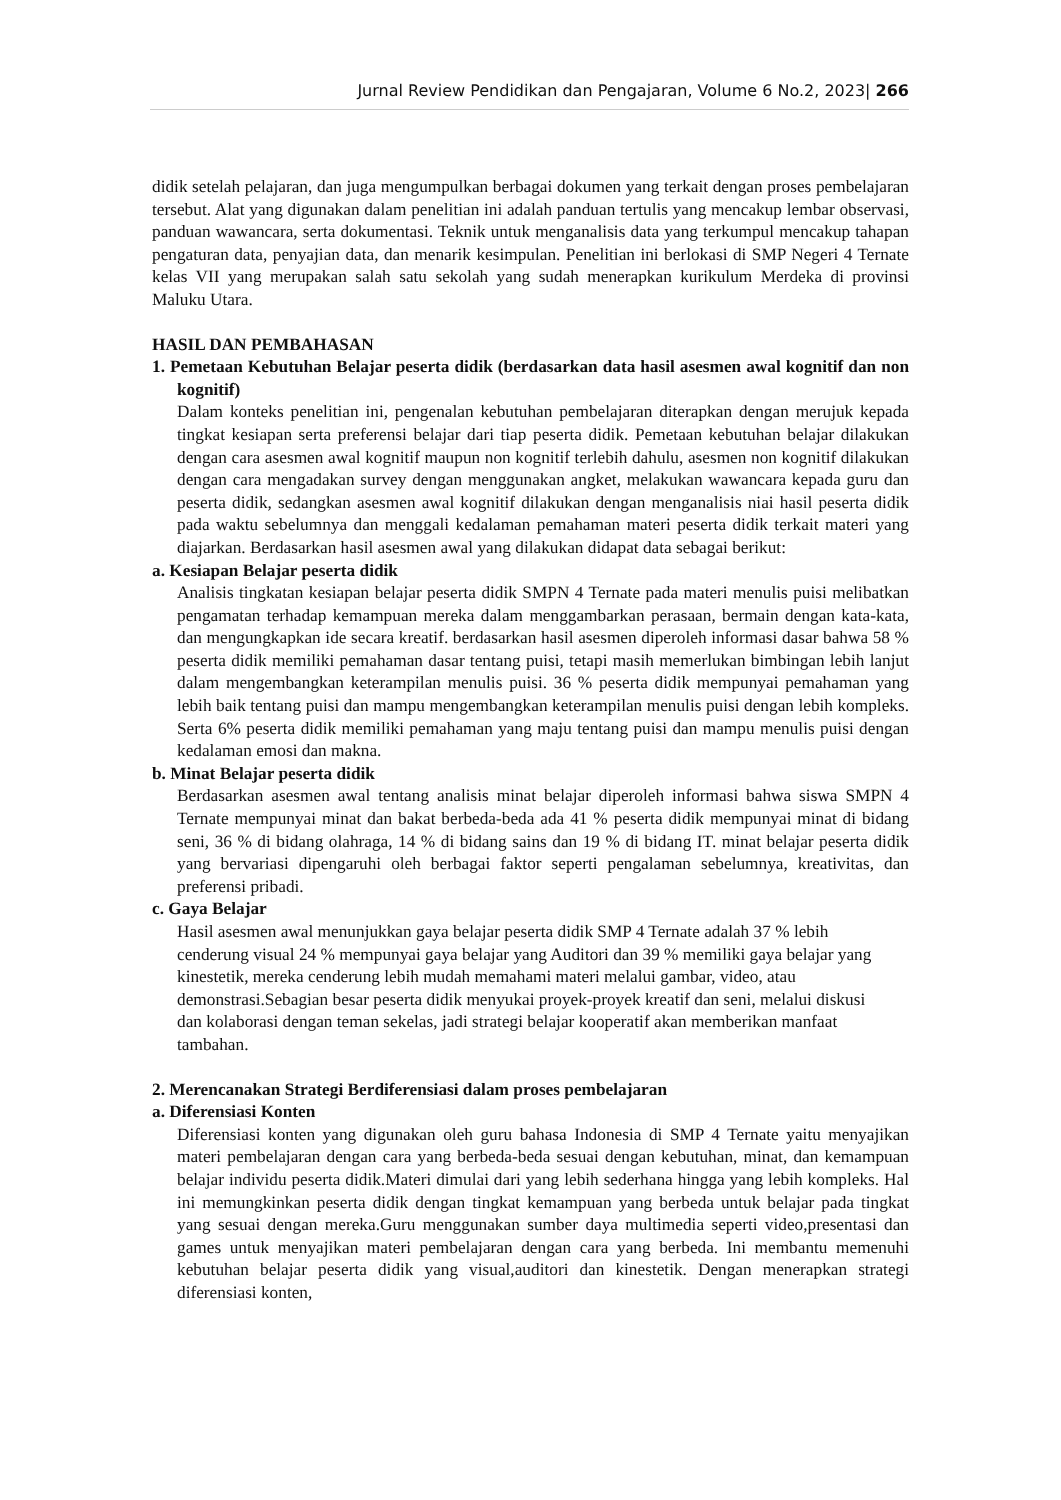Jurnal Review Pendidikan dan Pengajaran, Volume 6 No.2, 2023| 266
didik setelah pelajaran, dan juga mengumpulkan berbagai dokumen yang terkait dengan proses pembelajaran tersebut. Alat yang digunakan dalam penelitian ini adalah panduan tertulis yang mencakup lembar observasi, panduan wawancara, serta dokumentasi. Teknik untuk menganalisis data yang terkumpul mencakup tahapan pengaturan data, penyajian data, dan menarik kesimpulan. Penelitian ini berlokasi di SMP Negeri 4 Ternate kelas VII yang merupakan salah satu sekolah yang sudah menerapkan kurikulum Merdeka di provinsi Maluku Utara.
HASIL DAN PEMBAHASAN
1. Pemetaan Kebutuhan Belajar peserta didik (berdasarkan data hasil asesmen awal kognitif dan non kognitif)
Dalam konteks penelitian ini, pengenalan kebutuhan pembelajaran diterapkan dengan merujuk kepada tingkat kesiapan serta preferensi belajar dari tiap peserta didik. Pemetaan kebutuhan belajar dilakukan dengan cara asesmen awal kognitif maupun non kognitif terlebih dahulu, asesmen non kognitif dilakukan dengan cara mengadakan survey dengan menggunakan angket, melakukan wawancara kepada guru dan peserta didik, sedangkan asesmen awal kognitif dilakukan dengan menganalisis niai hasil peserta didik pada waktu sebelumnya dan menggali kedalaman pemahaman materi peserta didik terkait materi yang diajarkan. Berdasarkan hasil asesmen awal yang dilakukan didapat data sebagai berikut:
a. Kesiapan Belajar peserta didik
Analisis tingkatan kesiapan belajar peserta didik SMPN 4 Ternate pada materi menulis puisi melibatkan pengamatan terhadap kemampuan mereka dalam menggambarkan perasaan, bermain dengan kata-kata, dan mengungkapkan ide secara kreatif. berdasarkan hasil asesmen diperoleh informasi dasar bahwa 58 % peserta didik memiliki pemahaman dasar tentang puisi, tetapi masih memerlukan bimbingan lebih lanjut dalam mengembangkan keterampilan menulis puisi. 36 % peserta didik mempunyai pemahaman yang lebih baik tentang puisi dan mampu mengembangkan keterampilan menulis puisi dengan lebih kompleks. Serta 6% peserta didik memiliki pemahaman yang maju tentang puisi dan mampu menulis puisi dengan kedalaman emosi dan makna.
b. Minat Belajar peserta didik
Berdasarkan asesmen awal tentang analisis minat belajar diperoleh informasi bahwa siswa SMPN 4 Ternate mempunyai minat dan bakat berbeda-beda ada 41 % peserta didik mempunyai minat di bidang seni, 36 % di bidang olahraga, 14 % di bidang sains dan 19 % di bidang IT. minat belajar peserta didik yang bervariasi dipengaruhi oleh berbagai faktor seperti pengalaman sebelumnya, kreativitas, dan preferensi pribadi.
c. Gaya Belajar
Hasil asesmen awal menunjukkan gaya belajar peserta didik SMP 4 Ternate adalah 37 % lebih cenderung visual 24 % mempunyai gaya belajar yang Auditori dan 39 % memiliki gaya belajar yang kinestetik, mereka cenderung lebih mudah memahami materi melalui gambar, video, atau demonstrasi.Sebagian besar peserta didik menyukai proyek-proyek kreatif dan seni, melalui diskusi dan kolaborasi dengan teman sekelas, jadi strategi belajar kooperatif akan memberikan manfaat tambahan.
2. Merencanakan Strategi Berdiferensiasi dalam proses pembelajaran
a. Diferensiasi Konten
Diferensiasi konten yang digunakan oleh guru bahasa Indonesia di SMP 4 Ternate yaitu menyajikan materi pembelajaran dengan cara yang berbeda-beda sesuai dengan kebutuhan, minat, dan kemampuan belajar individu peserta didik.Materi dimulai dari yang lebih sederhana hingga yang lebih kompleks. Hal ini memungkinkan peserta didik dengan tingkat kemampuan yang berbeda untuk belajar pada tingkat yang sesuai dengan mereka.Guru menggunakan sumber daya multimedia seperti video,presentasi dan games untuk menyajikan materi pembelajaran dengan cara yang berbeda. Ini membantu memenuhi kebutuhan belajar peserta didik yang visual,auditori dan kinestetik. Dengan menerapkan strategi diferensiasi konten,